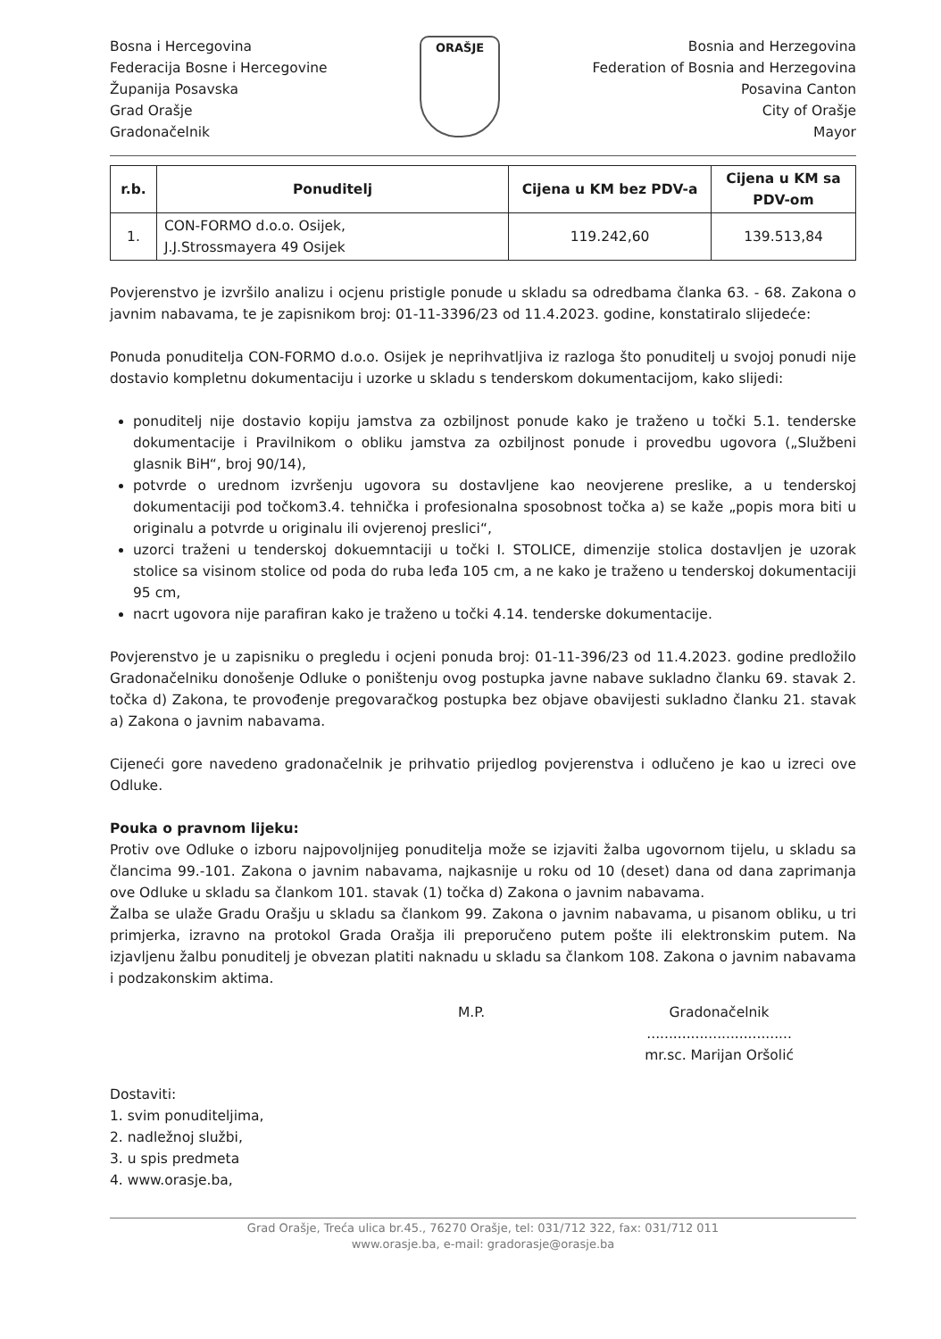Bosna i Hercegovina
Federacija Bosne i Hercegovine
Županija Posavska
Grad Orašje
Gradonačelnik
ORAŠJE
Bosnia and Herzegovina
Federation of Bosnia and Herzegovina
Posavina Canton
City of Orašje
Mayor
| r.b. | Ponuditelj | Cijena u KM bez PDV-a | Cijena u KM sa PDV-om |
| --- | --- | --- | --- |
| 1. | CON-FORMO d.o.o. Osijek, J.J.Strossmayera 49 Osijek | 119.242,60 | 139.513,84 |
Povjerenstvo je izvršilo analizu i ocjenu pristigle ponude u skladu sa odredbama članka 63. - 68. Zakona o javnim nabavama, te je zapisnikom broj: 01-11-3396/23 od 11.4.2023. godine, konstatiralo slijedeće:
Ponuda ponuditelja CON-FORMO d.o.o. Osijek je neprihvatljiva iz razloga što ponuditelj u svojoj ponudi nije dostavio kompletnu dokumentaciju i uzorke u skladu s tenderskom dokumentacijom, kako slijedi:
ponuditelj nije dostavio kopiju jamstva za ozbiljnost ponude kako je traženo u točki 5.1. tenderske dokumentacije i Pravilnikom o obliku jamstva za ozbiljnost ponude i provedbu ugovora („Službeni glasnik BiH“, broj 90/14),
potvrde o urednom izvršenju ugovora su dostavljene kao neovjerene preslike, a u tenderskoj dokumentaciji pod točkom3.4. tehnička i profesionalna sposobnost točka a) se kaže „popis mora biti u originalu a potvrde u originalu ili ovjerenoj preslici“,
uzorci traženi u tenderskoj dokuemntaciji u točki I. STOLICE, dimenzije stolica dostavljen je uzorak stolice sa visinom stolice od poda do ruba leđa 105 cm, a ne kako je traženo u tenderskoj dokumentaciji 95 cm,
nacrt ugovora nije parafiran kako je traženo u točki 4.14. tenderske dokumentacije.
Povjerenstvo je u zapisniku o pregledu i ocjeni ponuda broj: 01-11-396/23 od 11.4.2023. godine predložilo Gradonačelniku donošenje Odluke o poništenju ovog postupka javne nabave sukladno članku 69. stavak 2. točka d) Zakona, te provođenje pregovaračkog postupka bez objave obavijesti sukladno članku 21. stavak a) Zakona o javnim nabavama.
Cijeneći gore navedeno gradonačelnik je prihvatio prijedlog povjerenstva i odlučeno je kao u izreci ove Odluke.
Pouka o pravnom lijeku:
Protiv ove Odluke o izboru najpovoljnijeg ponuditelja može se izjaviti žalba ugovornom tijelu, u skladu sa člancima 99.-101. Zakona o javnim nabavama, najkasnije u roku od 10 (deset) dana od dana zaprimanja ove Odluke u skladu sa člankom 101. stavak (1) točka d) Zakona o javnim nabavama.
Žalba se ulaže Gradu Orašju u skladu sa člankom 99. Zakona o javnim nabavama, u pisanom obliku, u tri primjerka, izravno na protokol Grada Orašja ili preporučeno putem pošte ili elektronskim putem. Na izjavljenu žalbu ponuditelj je obvezan platiti naknadu u skladu sa člankom 108. Zakona o javnim nabavama i podzakonskim aktima.
M.P. Gradonačelnik
.................................
mr.sc. Marijan Oršolić
Dostaviti:
1. svim ponuditeljima,
2. nadležnoj službi,
3. u spis predmeta
4. www.orasje.ba,
Grad Orašje, Treća ulica br.45., 76270 Orašje, tel: 031/712 322, fax: 031/712 011
www.orasje.ba, e-mail: gradorasje@orasje.ba